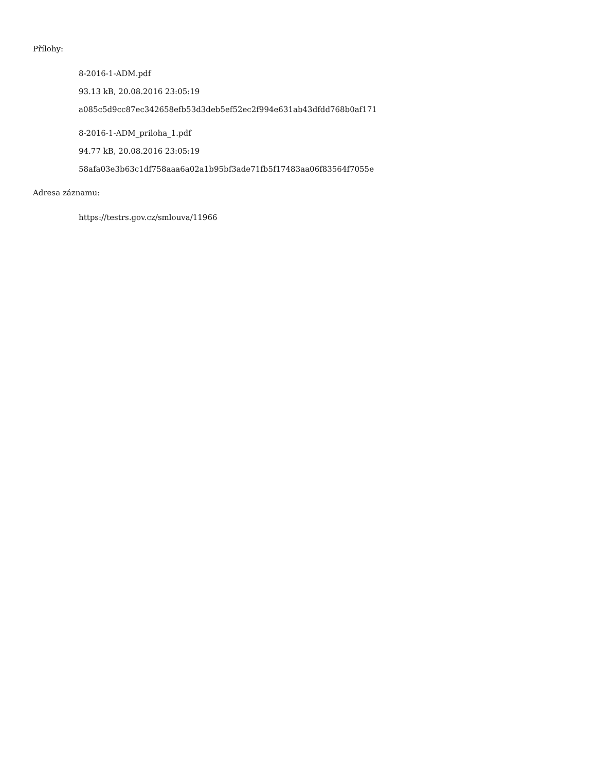Přílohy:
8-2016-1-ADM.pdf
93.13 kB, 20.08.2016 23:05:19
a085c5d9cc87ec342658efb53d3deb5ef52ec2f994e631ab43dfdd768b0af171
8-2016-1-ADM_priloha_1.pdf
94.77 kB, 20.08.2016 23:05:19
58afa03e3b63c1df758aaa6a02a1b95bf3ade71fb5f17483aa06f83564f7055e
Adresa záznamu:
https://testrs.gov.cz/smlouva/11966